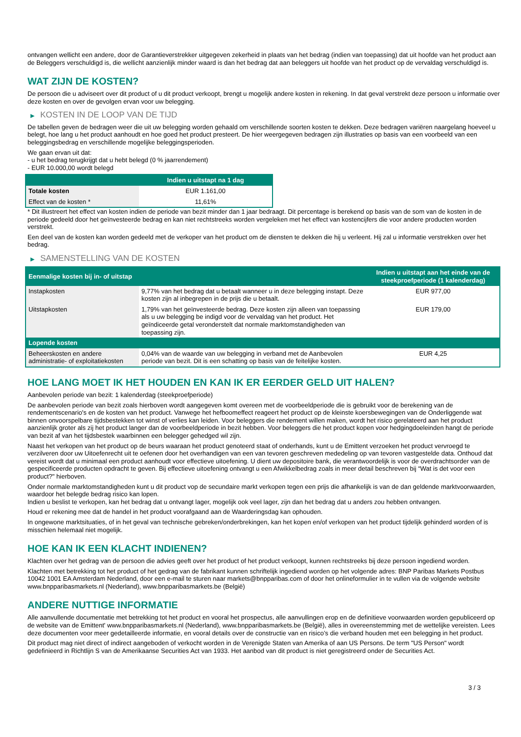ontvangen wellicht een andere, door de Garantieverstrekker uitgegeven zekerheid in plaats van het bedrag (indien van toepassing) dat uit hoofde van het product aan de Beleggers verschuldigd is, die wellicht aanzienlijk minder waard is dan het bedrag dat aan beleggers uit hoofde van het product op de vervaldag verschuldigd is.
WAT ZIJN DE KOSTEN?
De persoon die u adviseert over dit product of u dit product verkoopt, brengt u mogelijk andere kosten in rekening. In dat geval verstrekt deze persoon u informatie over deze kosten en over de gevolgen ervan voor uw belegging.
▶ KOSTEN IN DE LOOP VAN DE TIJD
De tabellen geven de bedragen weer die uit uw belegging worden gehaald om verschillende soorten kosten te dekken. Deze bedragen variëren naargelang hoeveel u belegt, hoe lang u het product aanhoudt en hoe goed het product presteert. De hier weergegeven bedragen zijn illustraties op basis van een voorbeeld van een beleggingsbedrag en verschillende mogelijke beleggingsperioden.
We gaan ervan uit dat:
- u het bedrag terugkrijgt dat u hebt belegd (0 % jaarrendement)
- EUR 10.000,00 wordt belegd
| | Indien u uitstapt na 1 dag |
| --- | --- |
| Totale kosten | EUR 1.161,00 |
| Effect van de kosten * | 11,61% |
* Dit illustreert het effect van kosten indien de periode van bezit minder dan 1 jaar bedraagt. Dit percentage is berekend op basis van de som van de kosten in de periode gedeeld door het geïnvesteerde bedrag en kan niet rechtstreeks worden vergeleken met het effect van kostencijfers die voor andere producten worden verstrekt.
Een deel van de kosten kan worden gedeeld met de verkoper van het product om de diensten te dekken die hij u verleent. Hij zal u informatie verstrekken over het bedrag.
▶ SAMENSTELLING VAN DE KOSTEN
| Eenmalige kosten bij in- of uitstap | | Indien u uitstapt aan het einde van de steekproefperiode (1 kalenderdag) |
| --- | --- | --- |
| Instapkosten | 9,77% van het bedrag dat u betaalt wanneer u in deze belegging instapt. Deze kosten zijn al inbegrepen in de prijs die u betaalt. | EUR 977,00 |
| Uitstapkosten | 1,79% van het geïnvesteerde bedrag. Deze kosten zijn alleen van toepassing als u uw belegging be indigd voor de vervaldag van het product. Het geïndiceerde getal veronderstelt dat normale marktomstandigheden van toepassing zijn. | EUR 179,00 |
| Lopende kosten | | |
| Beheerskosten en andere administratie- of exploitatiekosten | 0,04% van de waarde van uw belegging in verband met de Aanbevolen periode van bezit. Dit is een schatting op basis van de feitelijke kosten. | EUR 4,25 |
HOE LANG MOET IK HET HOUDEN EN KAN IK ER EERDER GELD UIT HALEN?
Aanbevolen periode van bezit: 1 kalenderdag (steekproefperiode)
De aanbevolen periode van bezit zoals hierboven wordt aangegeven komt overeen met de voorbeeldperiode die is gebruikt voor de berekening van de rendementscenario's en de kosten van het product. Vanwege het hefboomeffect reageert het product op de kleinste koersbewegingen van de Onderliggende wat binnen onvoorspelbare tijdsbestekken tot winst of verlies kan leiden. Voor beleggers die rendement willen maken, wordt het risico gerelateerd aan het product aanzienlijk groter als zij het product langer dan de voorbeeldperiode in bezit hebben. Voor beleggers die het product kopen voor hedgingdoeleinden hangt de periode van bezit af van het tijdsbestek waarbinnen een belegger gehedged wil zijn.
Naast het verkopen van het product op de beurs waaraan het product genoteerd staat of onderhands, kunt u de Emittent verzoeken het product vervroegd te verzilveren door uw Uitoefenrecht uit te oefenen door het overhandigen van een van tevoren geschreven mededeling op van tevoren vastgestelde data. Onthoud dat vereist wordt dat u minimaal een product aanhoudt voor effectieve uitoefening. U dient uw depositoire bank, die verantwoordelijk is voor de overdrachtsorder van de gespecificeerde producten opdracht te geven. Bij effectieve uitoefening ontvangt u een Afwikkelbedrag zoals in meer detail beschreven bij “Wat is det voor een product?" hierboven.
Onder normale marktomstandigheden kunt u dit product vop de secundaire markt verkopen tegen een prijs die afhankelijk is van de dan geldende marktvoorwaarden, waardoor het belegde bedrag risico kan lopen.
Indien u beslist te verkopen, kan het bedrag dat u ontvangt lager, mogelijk ook veel lager, zijn dan het bedrag dat u anders zou hebben ontvangen.
Houd er rekening mee dat de handel in het product voorafgaand aan de Waarderingsdag kan ophouden.
In ongewone marktsituaties, of in het geval van technische gebreken/onderbrekingen, kan het kopen en/of verkopen van het product tijdelijk gehinderd worden of is misschien helemaal niet mogelijk.
HOE KAN IK EEN KLACHT INDIENEN?
Klachten over het gedrag van de persoon die advies geeft over het product of het product verkoopt, kunnen rechtstreeks bij deze persoon ingediend worden.
Klachten met betrekking tot het product of het gedrag van de fabrikant kunnen schriftelijk ingediend worden op het volgende adres: BNP Paribas Markets Postbus 10042 1001 EA Amsterdam Nederland, door een e-mail te sturen naar markets@bnpparibas.com of door het onlineformulier in te vullen via de volgende website www.bnpparibasmarkets.nl (Nederland), www.bnpparibasmarkets.be (België)
ANDERE NUTTIGE INFORMATIE
Alle aanvullende documentatie met betrekking tot het product en vooral het prospectus, alle aanvullingen erop en de definitieve voorwaarden worden gepubliceerd op de website van de Emittent' www.bnpparibasmarkets.nl (Nederland), www.bnpparibasmarkets.be (België), alles in overeenstemming met de wettelijke vereisten. Lees deze documenten voor meer gedetailleerde informatie, en vooral details over de constructie van en risico’s die verband houden met een belegging in het product.
Dit product mag niet direct of indirect aangeboden of verkocht worden in de Verenigde Staten van Amerika of aan US Persons. De term "US Person" wordt gedefinieerd in Richtlijn S van de Amerikaanse Securities Act van 1933. Het aanbod van dit product is niet geregistreerd onder de Securities Act.
3 / 3